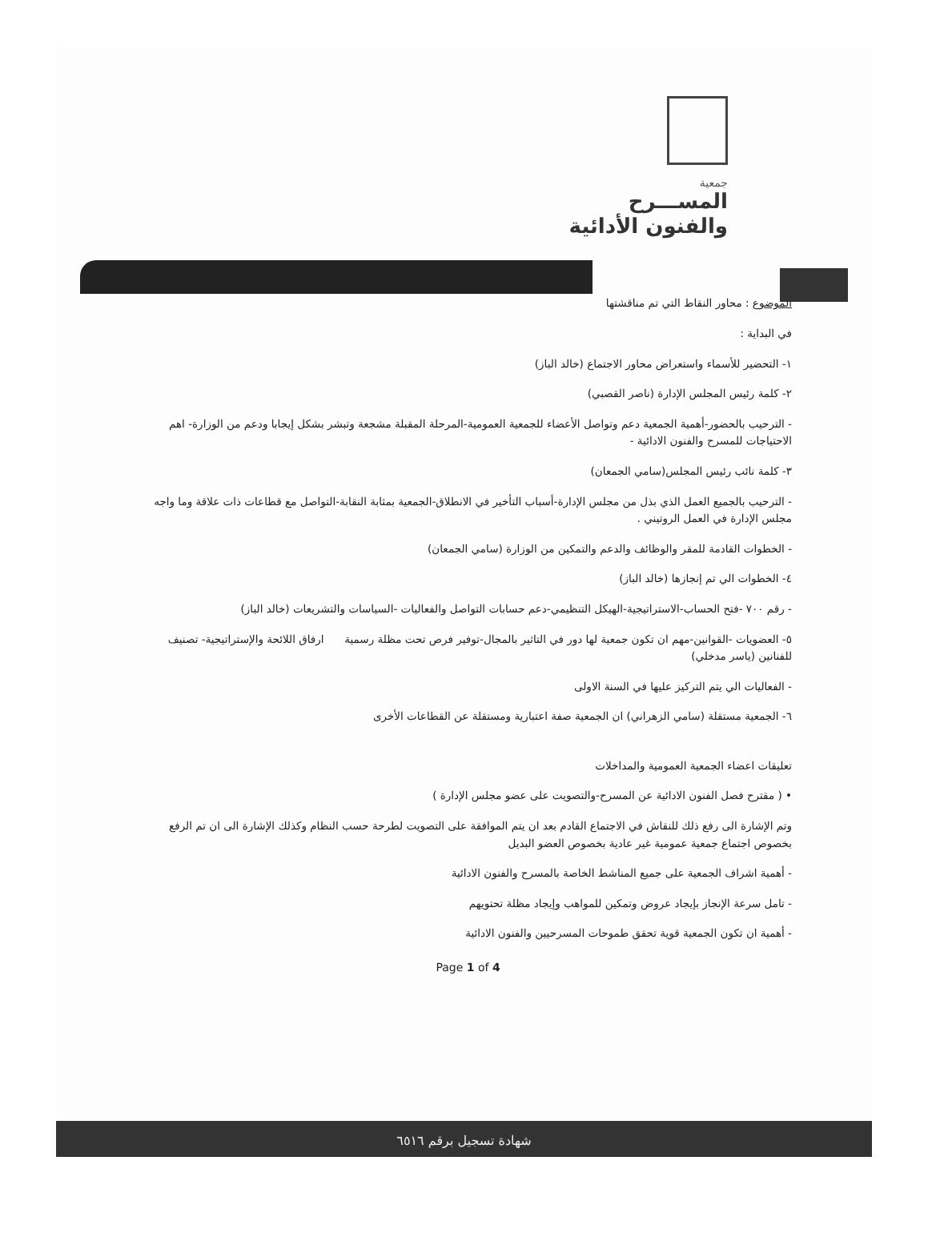جمعية
المســـرح
والفنون الأدائية
الموضوع : محاور النقاط التي تم مناقشتها
في البداية :
١- التحضير للأسماء واستعراض محاور الاجتماع (خالد الباز)
٢- كلمة رئيس المجلس الإدارة (ناصر القصبي)
- الترحيب بالحضور-أهمية الجمعية دعم وتواصل الأعضاء للجمعية العمومية-المرحلة المقبلة مشجعة وتبشر بشكل إيجابا ودعم من الوزارة- اهم الاحتياجات للمسرح والفنون الادائية -
٣- كلمة نائب رئيس المجلس(سامي الجمعان)
- الترحيب بالجميع العمل الذي بذل من مجلس الإدارة-أسباب التأخير في الانطلاق-الجمعية بمثابة النقابة-التواصل مع قطاعات ذات علاقة وما واجه مجلس الإدارة في العمل الروتيني .
- الخطوات القادمة للمقر والوظائف والدعم والتمكين من الوزارة (سامي الجمعان)
٤- الخطوات الي تم إنجازها (خالد الباز)
- رقم ٧٠٠ -فتح الحساب-الاستراتيجية-الهيكل التنظيمي-دعم حسابات التواصل والفعاليات -السياسات والتشريعات (خالد الباز)
٥- العضويات -القوانين-مهم ان تكون جمعية لها دور في التاثير بالمجال-توفير فرص تحت مظلة رسمية ارفاق اللائحة والإستراتيجية- تصنيف للفنانين (ياسر مدخلي)
- الفعاليات الي يتم التركيز عليها في السنة الاولى
٦- الجمعية مستقلة (سامي الزهراني) ان الجمعية صفة اعتبارية ومستقلة عن القطاعات الأخرى
تعليقات اعضاء الجمعية العمومية والمداخلات
• ( مقترح فصل الفنون الادائية عن المسرح-والتصويت على عضو مجلس الإدارة )
وتم الإشارة الى رفع ذلك للنقاش في الاجتماع القادم بعد ان يتم الموافقة على التصويت لطرحة حسب النظام وكذلك الإشارة الى ان تم الرفع بخصوص اجتماع جمعية عمومية غير عادية بخصوص العضو البديل
- أهمية اشراف الجمعية على جميع المناشط الخاصة بالمسرح والفنون الادائية
- تامل سرعة الإنجاز بإيجاد عروض وتمكين للمواهب وإيجاد مظلة تحتويهم
- أهمية ان تكون الجمعية قوية تحقق طموحات المسرحيين والفنون الادائية
Page 1 of 4
شهادة تسجيل برقم ٦٥١٦